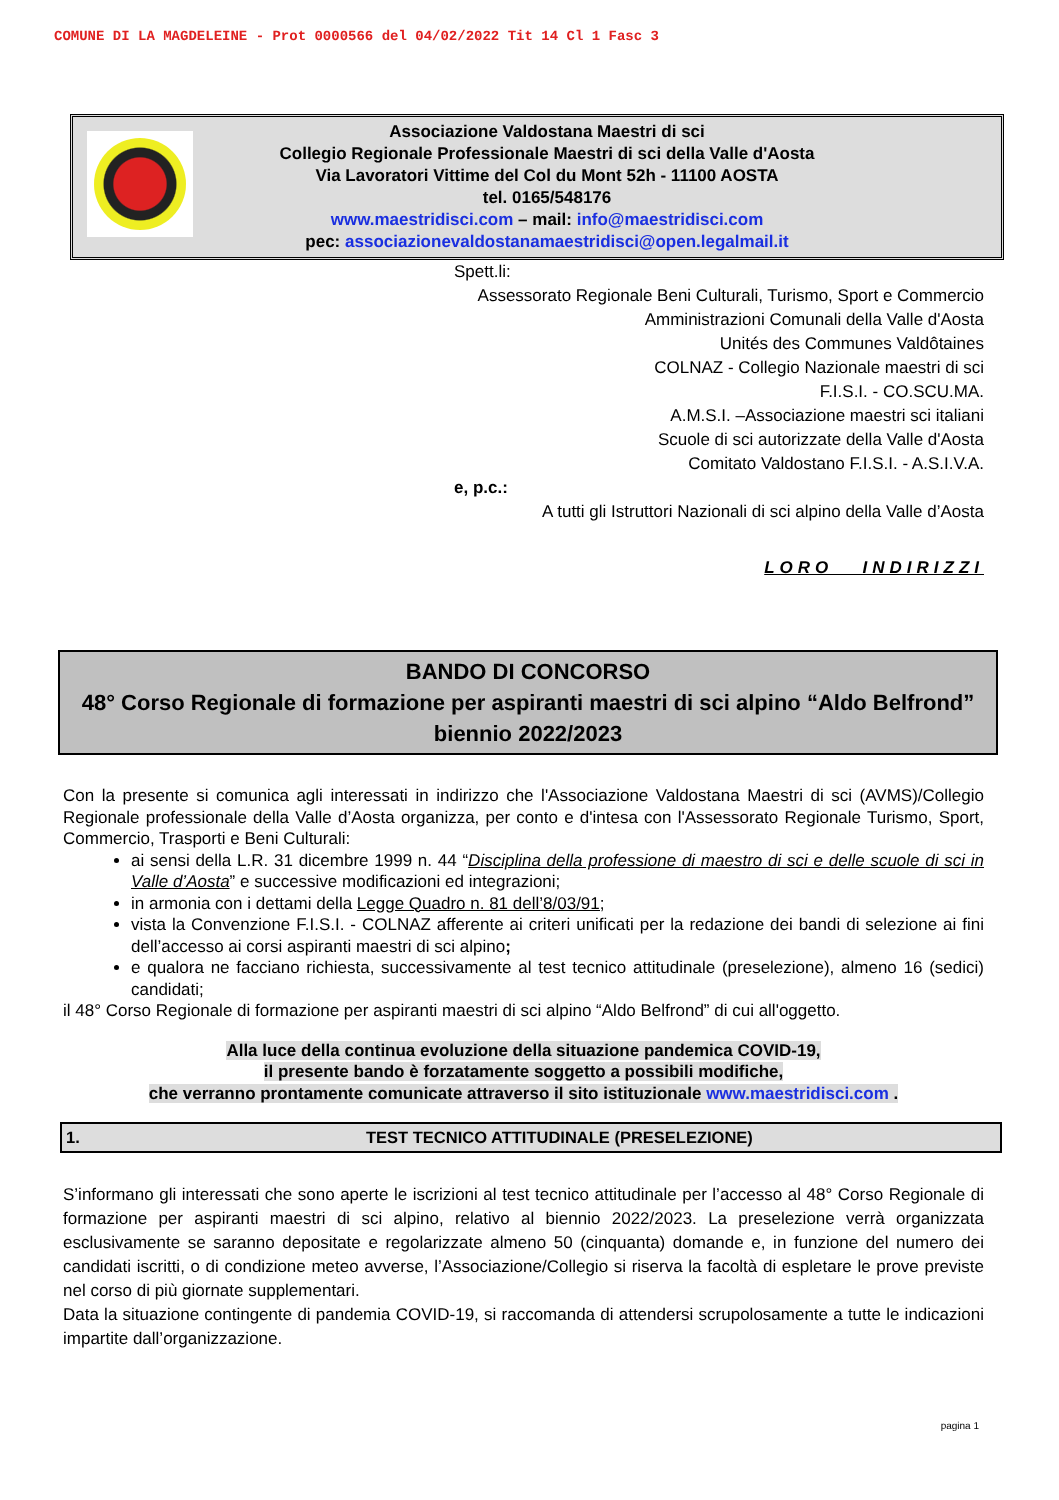COMUNE DI LA MAGDELEINE - Prot 0000566 del 04/02/2022 Tit 14 Cl 1 Fasc 3
Associazione Valdostana Maestri di sci
Collegio Regionale Professionale Maestri di sci della Valle d'Aosta
Via Lavoratori Vittime del Col du Mont 52h - 11100 AOSTA
tel. 0165/548176
www.maestridisci.com – mail: info@maestridisci.com
pec: associazionevaldostanamaestridisci@open.legalmail.it
Spett.li:
Assessorato Regionale Beni Culturali, Turismo, Sport e Commercio
Amministrazioni Comunali della Valle d'Aosta
Unités des Communes Valdôtaines
COLNAZ - Collegio Nazionale maestri di sci
F.I.S.I. - CO.SCU.MA.
A.M.S.I. –Associazione maestri sci italiani
Scuole di sci autorizzate della Valle d'Aosta
Comitato Valdostano F.I.S.I. - A.S.I.V.A.
e, p.c.:
A tutti gli Istruttori Nazionali di sci alpino della Valle d’Aosta
LORO INDIRIZZI
BANDO DI CONCORSO
48° Corso Regionale di formazione per aspiranti maestri di sci alpino “Aldo Belfrond”
biennio 2022/2023
Con la presente si comunica agli interessati in indirizzo che l'Associazione Valdostana Maestri di sci (AVMS)/Collegio Regionale professionale della Valle d’Aosta organizza, per conto e d'intesa con l'Assessorato Regionale Turismo, Sport, Commercio, Trasporti e Beni Culturali:
ai sensi della L.R. 31 dicembre 1999 n. 44 “Disciplina della professione di maestro di sci e delle scuole di sci in Valle d’Aosta” e successive modificazioni ed integrazioni;
in armonia con i dettami della Legge Quadro n. 81 dell’8/03/91;
vista la Convenzione F.I.S.I. - COLNAZ afferente ai criteri unificati per la redazione dei bandi di selezione ai fini dell’accesso ai corsi aspiranti maestri di sci alpino;
e qualora ne facciano richiesta, successivamente al test tecnico attitudinale (preselezione), almeno 16 (sedici) candidati;
il 48° Corso Regionale di formazione per aspiranti maestri di sci alpino “Aldo Belfrond” di cui all'oggetto.
Alla luce della continua evoluzione della situazione pandemica COVID-19,
il presente bando è forzatamente soggetto a possibili modifiche,
che verranno prontamente comunicate attraverso il sito istituzionale www.maestridisci.com .
1. TEST TECNICO ATTITUDINALE (PRESELEZIONE)
S’informano gli interessati che sono aperte le iscrizioni al test tecnico attitudinale per l’accesso al 48° Corso Regionale di formazione per aspiranti maestri di sci alpino, relativo al biennio 2022/2023. La preselezione verrà organizzata esclusivamente se saranno depositate e regolarizzate almeno 50 (cinquanta) domande e, in funzione del numero dei candidati iscritti, o di condizione meteo avverse, l’Associazione/Collegio si riserva la facoltà di espletare le prove previste nel corso di più giornate supplementari.
Data la situazione contingente di pandemia COVID-19, si raccomanda di attendersi scrupolosamente a tutte le indicazioni impartite dall’organizzazione.
pagina 1